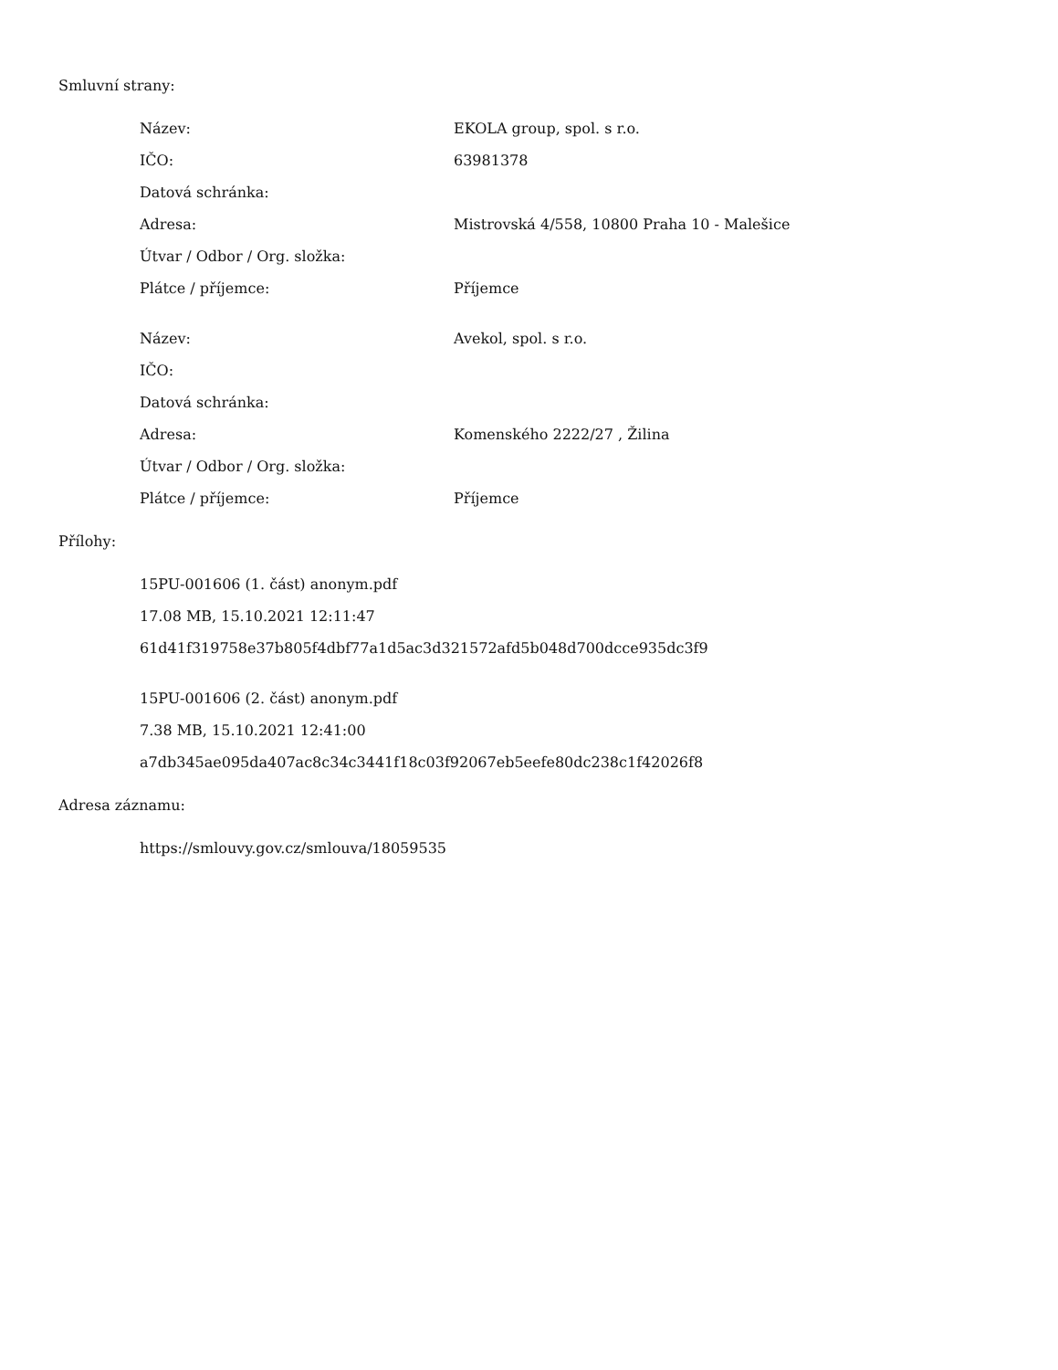Smluvní strany:
| Název: | EKOLA group, spol. s r.o. |
| IČO: | 63981378 |
| Datová schránka: | |
| Adresa: | Mistrovská 4/558, 10800 Praha 10 - Malešice |
| Útvar / Odbor / Org. složka: | |
| Plátce / příjemce: | Příjemce |
| Název: | Avekol, spol. s r.o. |
| IČO: | |
| Datová schránka: | |
| Adresa: | Komenského 2222/27 , Žilina |
| Útvar / Odbor / Org. složka: | |
| Plátce / příjemce: | Příjemce |
Přílohy:
15PU-001606 (1. část) anonym.pdf
17.08 MB, 15.10.2021 12:11:47
61d41f319758e37b805f4dbf77a1d5ac3d321572afd5b048d700dcce935dc3f9
15PU-001606 (2. část) anonym.pdf
7.38 MB, 15.10.2021 12:41:00
a7db345ae095da407ac8c34c3441f18c03f92067eb5eefe80dc238c1f42026f8
Adresa záznamu:
https://smlouvy.gov.cz/smlouva/18059535